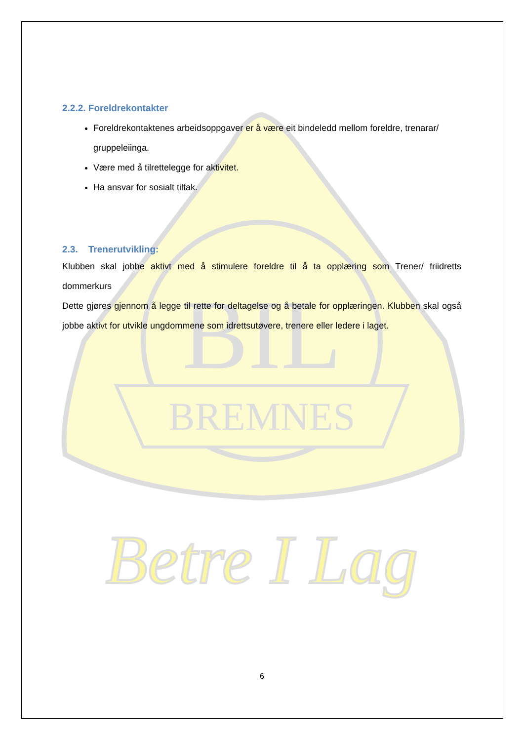BREMNES
BIL
Betre I Lag
2.2.2. Foreldrekontakter
Foreldrekontaktenes arbeidsoppgaver er å være eit bindeledd mellom foreldre, trenarar/ gruppeleiinga.
Være med å tilrettelegge for aktivitet.
Ha ansvar for sosialt tiltak.
2.3. Trenerutvikling:
Klubben skal jobbe aktivt med å stimulere foreldre til å ta opplæring som Trener/ friidretts dommerkurs
Dette gjøres gjennom å legge til rette for deltagelse og å betale for opplæringen. Klubben skal også jobbe aktivt for utvikle ungdommene som idrettsutøvere, trenere eller ledere i laget.
6